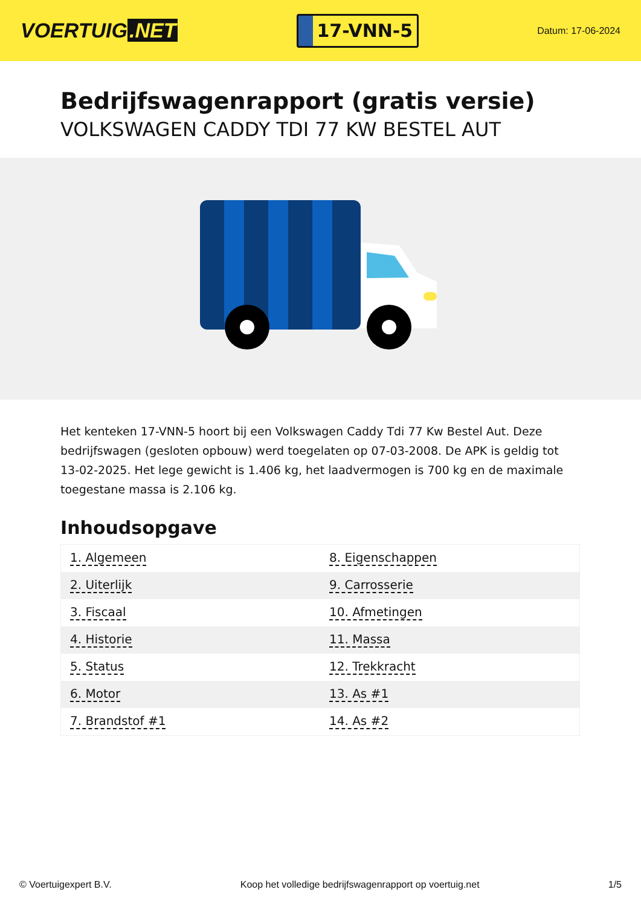VOERTUIG.NET
17-VNN-5
Datum: 17-06-2024
Bedrijfswagenrapport (gratis versie)
VOLKSWAGEN CADDY TDI 77 KW BESTEL AUT
Het kenteken 17-VNN-5 hoort bij een Volkswagen Caddy Tdi 77 Kw Bestel Aut. Deze bedrijfswagen (gesloten opbouw) werd toegelaten op 07-03-2008. De APK is geldig tot 13-02-2025. Het lege gewicht is 1.406 kg, het laadvermogen is 700 kg en de maximale toegestane massa is 2.106 kg.
Inhoudsopgave
| 1. Algemeen | 8. Eigenschappen |
| 2. Uiterlijk | 9. Carrosserie |
| 3. Fiscaal | 10. Afmetingen |
| 4. Historie | 11. Massa |
| 5. Status | 12. Trekkracht |
| 6. Motor | 13. As #1 |
| 7. Brandstof #1 | 14. As #2 |
© Voertuigexpert B.V. Koop het volledige bedrijfswagenrapport op voertuig.net 1/5